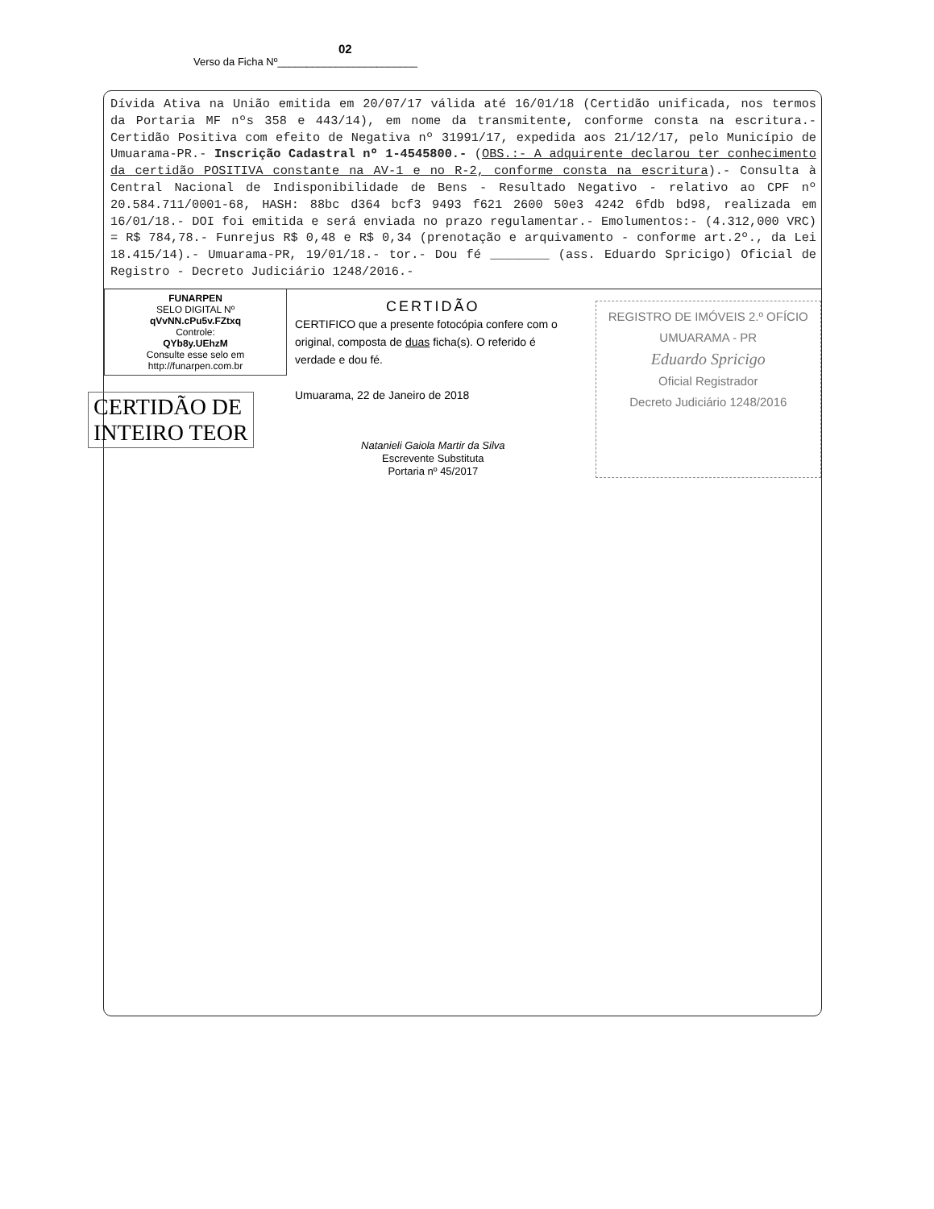02
Verso da Ficha Nº________________________
Dívida Ativa na União emitida em 20/07/17 válida até 16/01/18 (Certidão unificada, nos termos da Portaria MF nºs 358 e 443/14), em nome da transmitente, conforme consta na escritura.- Certidão Positiva com efeito de Negativa nº 31991/17, expedida aos 21/12/17, pelo Município de Umuarama-PR.- Inscrição Cadastral nº 1-4545800.- (OBS.:- A adquirente declarou ter conhecimento da certidão POSITIVA constante na AV-1 e no R-2, conforme consta na escritura).- Consulta à Central Nacional de Indisponibilidade de Bens - Resultado Negativo - relativo ao CPF nº 20.584.711/0001-68, HASH: 88bc d364 bcf3 9493 f621 2600 50e3 4242 6fdb bd98, realizada em 16/01/18.- DOI foi emitida e será enviada no prazo regulamentar.- Emolumentos:- (4.312,000 VRC) = R$ 784,78.- Funrejus R$ 0,48 e R$ 0,34 (prenotação e arquivamento - conforme art.2º., da Lei 18.415/14).- Umuarama-PR, 19/01/18.- tor.- Dou fé ________ (ass. Eduardo Spricigo) Oficial de Registro - Decreto Judiciário 1248/2016.-
FUNARPEN
SELO DIGITAL Nº
qVvNN.cPu5v.FZtxq
Controle:
QYb8y.UEhzM
Consulte esse selo em
http://funarpen.com.br
CERTIDÃO DE
INTEIRO TEOR
CERTIDÃO
CERTIFICO que a presente fotocópia confere com o original, composta de duas ficha(s). O referido é verdade e dou fé.
Umuarama, 22 de Janeiro de 2018
Natanieli Gaiola Martir da Silva
Escrevente Substituta
Portaria nº 45/2017
REGISTRO DE IMÓVEIS 2.º OFÍCIO
UMUARAMA - PR
Eduardo Spricigo
Oficial Registrador
Decreto Judiciário 1248/2016